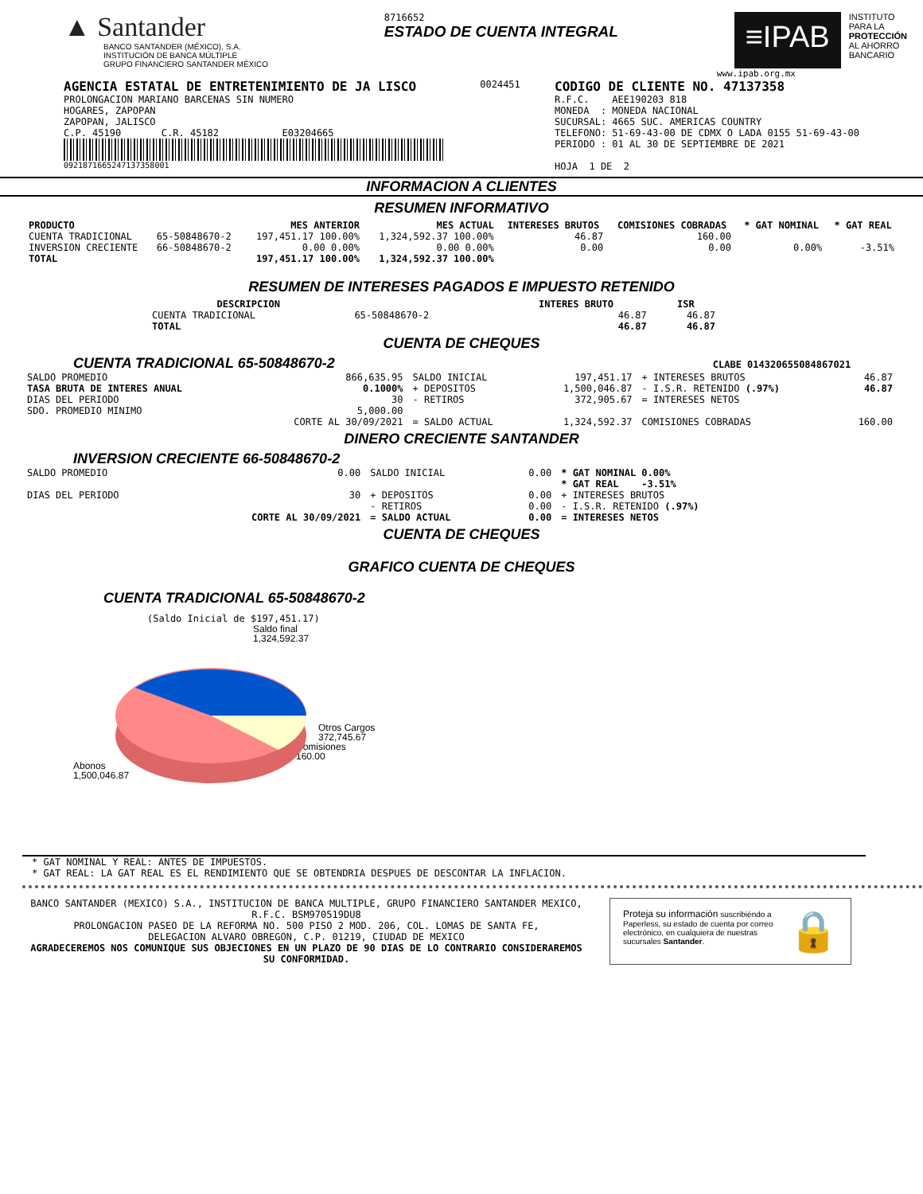▲ Santander
BANCO SANTANDER (MÉXICO), S.A.
INSTITUCIÓN DE BANCA MÚLTIPLE
GRUPO FINANCIERO SANTANDER MÉXICO
8716652
ESTADO DE CUENTA INTEGRAL
≡IPAB
INSTITUTO
PARA LA
PROTECCIÓN
AL AHORRO
BANCARIO
www.ipab.org.mx
AGENCIA ESTATAL DE ENTRETENIMIENTO DE JA LISCO
PROLONGACION MARIANO BARCENAS SIN NUMERO
HOGARES, ZAPOPAN
ZAPOPAN, JALISCO
C.P. 45190 C.R. 45182 E03204665
0921871665247137358001
0024451
CODIGO DE CLIENTE NO. 47137358
R.F.C. AEE190203 818
MONEDA : MONEDA NACIONAL
SUCURSAL: 4665 SUC. AMERICAS COUNTRY
TELEFONO: 51-69-43-00 DE CDMX O LADA 0155 51-69-43-00
PERIODO : 01 AL 30 DE SEPTIEMBRE DE 2021
HOJA 1 DE 2
INFORMACION A CLIENTES
RESUMEN INFORMATIVO
| PRODUCTO | | MES ANTERIOR | MES ACTUAL | INTERESES BRUTOS | COMISIONES COBRADAS | * GAT NOMINAL | * GAT REAL |
| --- | --- | --- | --- | --- | --- | --- | --- |
| CUENTA TRADICIONAL | 65-50848670-2 | 197,451.17 100.00% | 1,324,592.37 100.00% | 46.87 | 160.00 | | |
| INVERSION CRECIENTE | 66-50848670-2 | 0.00 0.00% | 0.00 0.00% | 0.00 | 0.00 | 0.00% | -3.51% |
| TOTAL | | 197,451.17 100.00% | 1,324,592.37 100.00% | | | | |
RESUMEN DE INTERESES PAGADOS E IMPUESTO RETENIDO
| DESCRIPCION | | INTERES BRUTO | ISR |
| --- | --- | --- | --- |
| CUENTA TRADICIONAL | 65-50848670-2 | 46.87 | 46.87 |
| TOTAL | | 46.87 | 46.87 |
CUENTA DE CHEQUES
CUENTA TRADICIONAL 65-50848670-2 CLABE 014320655084867021
| SALDO PROMEDIO | 866,635.95 | SALDO INICIAL | 197,451.17 | + INTERESES BRUTOS | 46.87 |
| TASA BRUTA DE INTERES ANUAL | 0.1000% | + DEPOSITOS | 1,500,046.87 | - I.S.R. RETENIDO (.97%) | 46.87 |
| DIAS DEL PERIODO | 30 | - RETIROS | 372,905.67 | = INTERESES NETOS | |
| SDO. PROMEDIO MINIMO | 5,000.00 | | | | |
| | CORTE AL 30/09/2021 | = SALDO ACTUAL | 1,324,592.37 | COMISIONES COBRADAS | 160.00 |
DINERO CRECIENTE SANTANDER
INVERSION CRECIENTE 66-50848670-2
| SALDO PROMEDIO | 0.00 | SALDO INICIAL | 0.00 | * GAT NOMINAL 0.00% * GAT REAL -3.51% |
| DIAS DEL PERIODO | 30 | + DEPOSITOS - RETIROS | 0.00 0.00 | + INTERESES BRUTOS - I.S.R. RETENIDO (.97%) |
| | CORTE AL 30/09/2021 | = SALDO ACTUAL | 0.00 | = INTERESES NETOS |
CUENTA DE CHEQUES
GRAFICO CUENTA DE CHEQUES
CUENTA TRADICIONAL 65-50848670-2
(Saldo Inicial de $197,451.17)
Saldo final
1,324,592.37
Otros Cargos
372,745.67
Comisiones
160.00
Abonos
1,500,046.87
* GAT NOMINAL Y REAL: ANTES DE IMPUESTOS.
* GAT REAL: LA GAT REAL ES EL RENDIMIENTO QUE SE OBTENDRIA DESPUES DE DESCONTAR LA INFLACION.
BANCO SANTANDER (MEXICO) S.A., INSTITUCION DE BANCA MULTIPLE, GRUPO FINANCIERO SANTANDER MEXICO,
R.F.C. BSM970519DU8
PROLONGACION PASEO DE LA REFORMA NO. 500 PISO 2 MOD. 206, COL. LOMAS DE SANTA FE,
DELEGACION ALVARO OBREGON, C.P. 01219, CIUDAD DE MEXICO
AGRADECEREMOS NOS COMUNIQUE SUS OBJECIONES EN UN PLAZO DE 90 DIAS DE LO CONTRARIO CONSIDERAREMOS SU CONFORMIDAD.
Proteja su información suscribiéndo a Paperless, su estado de cuenta por correo electrónico, en cualquiera de nuestras sucursales Santander.
🔒